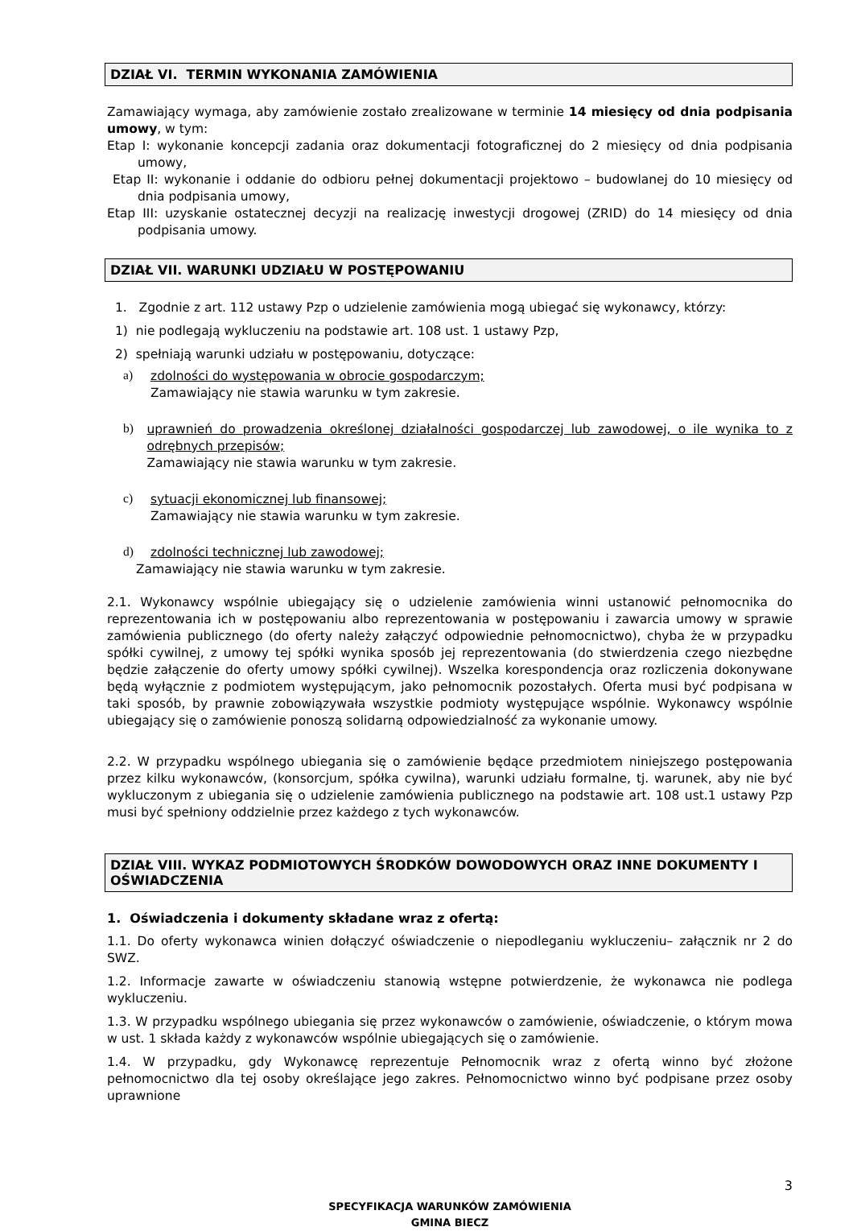DZIAŁ VI. TERMIN WYKONANIA ZAMÓWIENIA
Zamawiający wymaga, aby zamówienie zostało zrealizowane w terminie 14 miesięcy od dnia podpisania umowy, w tym:
Etap I: wykonanie koncepcji zadania oraz dokumentacji fotograficznej do 2 miesięcy od dnia podpisania umowy,
Etap II: wykonanie i oddanie do odbioru pełnej dokumentacji projektowo – budowlanej do 10 miesięcy od dnia podpisania umowy,
Etap III: uzyskanie ostatecznej decyzji na realizację inwestycji drogowej (ZRID) do 14 miesięcy od dnia podpisania umowy.
DZIAŁ VII. WARUNKI UDZIAŁU W POSTĘPOWANIU
1. Zgodnie z art. 112 ustawy Pzp o udzielenie zamówienia mogą ubiegać się wykonawcy, którzy:
1) nie podlegają wykluczeniu na podstawie art. 108 ust. 1 ustawy Pzp,
2) spełniają warunki udziału w postępowaniu, dotyczące:
a)
zdolności do występowania w obrocie gospodarczym;
Zamawiający nie stawia warunku w tym zakresie.
b)
uprawnień do prowadzenia określonej działalności gospodarczej lub zawodowej, o ile wynika to z odrębnych przepisów;
Zamawiający nie stawia warunku w tym zakresie.
c)
sytuacji ekonomicznej lub finansowej;
Zamawiający nie stawia warunku w tym zakresie.
d)
zdolności technicznej lub zawodowej;
Zamawiający nie stawia warunku w tym zakresie.
2.1. Wykonawcy wspólnie ubiegający się o udzielenie zamówienia winni ustanowić pełnomocnika do reprezentowania ich w postępowaniu albo reprezentowania w postępowaniu i zawarcia umowy w sprawie zamówienia publicznego (do oferty należy załączyć odpowiednie pełnomocnictwo), chyba że w przypadku spółki cywilnej, z umowy tej spółki wynika sposób jej reprezentowania (do stwierdzenia czego niezbędne będzie załączenie do oferty umowy spółki cywilnej). Wszelka korespondencja oraz rozliczenia dokonywane będą wyłącznie z podmiotem występującym, jako pełnomocnik pozostałych. Oferta musi być podpisana w taki sposób, by prawnie zobowiązywała wszystkie podmioty występujące wspólnie. Wykonawcy wspólnie ubiegający się o zamówienie ponoszą solidarną odpowiedzialność za wykonanie umowy.
2.2. W przypadku wspólnego ubiegania się o zamówienie będące przedmiotem niniejszego postępowania przez kilku wykonawców, (konsorcjum, spółka cywilna), warunki udziału formalne, tj. warunek, aby nie być wykluczonym z ubiegania się o udzielenie zamówienia publicznego na podstawie art. 108 ust.1 ustawy Pzp musi być spełniony oddzielnie przez każdego z tych wykonawców.
DZIAŁ VIII. WYKAZ PODMIOTOWYCH ŚRODKÓW DOWODOWYCH ORAZ INNE DOKUMENTY I OŚWIADCZENIA
1. Oświadczenia i dokumenty składane wraz z ofertą:
1.1. Do oferty wykonawca winien dołączyć oświadczenie o niepodleganiu wykluczeniu– załącznik nr 2 do SWZ.
1.2. Informacje zawarte w oświadczeniu stanowią wstępne potwierdzenie, że wykonawca nie podlega wykluczeniu.
1.3. W przypadku wspólnego ubiegania się przez wykonawców o zamówienie, oświadczenie, o którym mowa w ust. 1 składa każdy z wykonawców wspólnie ubiegających się o zamówienie.
1.4. W przypadku, gdy Wykonawcę reprezentuje Pełnomocnik wraz z ofertą winno być złożone pełnomocnictwo dla tej osoby określające jego zakres. Pełnomocnictwo winno być podpisane przez osoby uprawnione
3
SPECYFIKACJA WARUNKÓW ZAMÓWIENIA
GMINA BIECZ